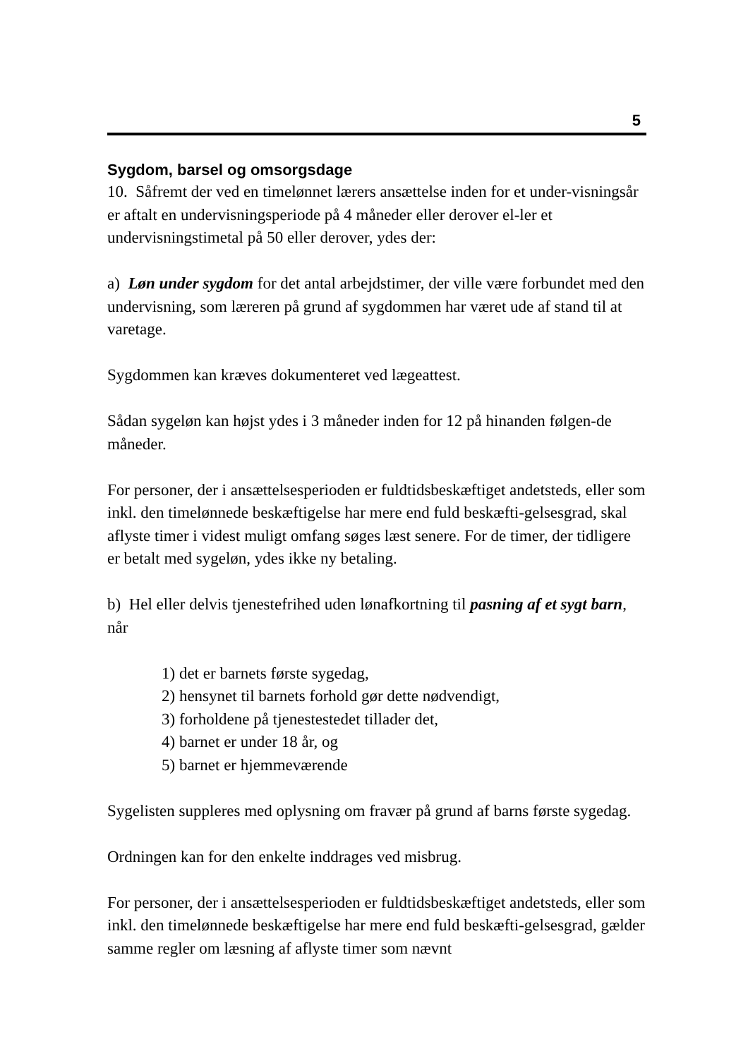5
Sygdom, barsel og omsorgsdage
10. Såfremt der ved en timelønnet lærers ansættelse inden for et under-visningsår er aftalt en undervisningsperiode på 4 måneder eller derover el-ler et undervisningstimetal på 50 eller derover, ydes der:
a) Løn under sygdom for det antal arbejdstimer, der ville være forbundet med den undervisning, som læreren på grund af sygdommen har været ude af stand til at varetage.
Sygdommen kan kræves dokumenteret ved lægeattest.
Sådan sygeløn kan højst ydes i 3 måneder inden for 12 på hinanden følgen-de måneder.
For personer, der i ansættelsesperioden er fuldtidsbeskæftiget andetsteds, eller som inkl. den timelønnede beskæftigelse har mere end fuld beskæfti-gelsesgrad, skal aflyste timer i videst muligt omfang søges læst senere. For de timer, der tidligere er betalt med sygeløn, ydes ikke ny betaling.
b) Hel eller delvis tjenestefrihed uden lønafkortning til pasning af et sygt barn, når
1) det er barnets første sygedag,
2) hensynet til barnets forhold gør dette nødvendigt,
3) forholdene på tjenestestedet tillader det,
4) barnet er under 18 år, og
5) barnet er hjemmeværende
Sygelisten suppleres med oplysning om fravær på grund af barns første sygedag.
Ordningen kan for den enkelte inddrages ved misbrug.
For personer, der i ansættelsesperioden er fuldtidsbeskæftiget andetsteds, eller som inkl. den timelønnede beskæftigelse har mere end fuld beskæfti-gelsesgrad, gælder samme regler om læsning af aflyste timer som nævnt